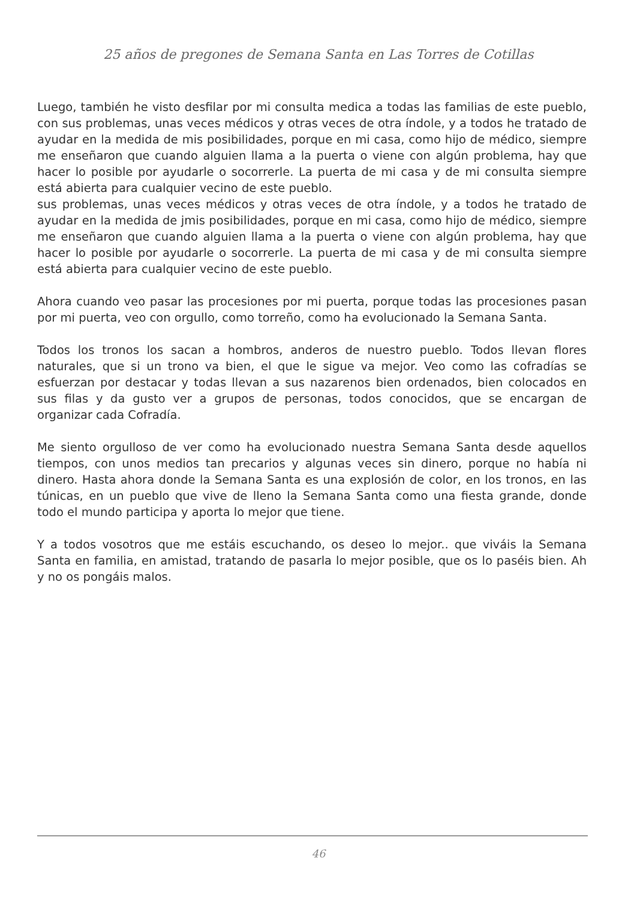25 años de pregones de Semana Santa en Las Torres de Cotillas
Luego, también he visto desfilar por mi consulta medica a todas las familias de este pueblo, con sus problemas, unas veces médicos y otras veces de otra índole, y a todos he tratado de ayudar en la medida de mis posibilidades, porque en mi casa, como hijo de médico, siempre me enseñaron que cuando alguien llama a la puerta o viene con algún problema, hay que hacer lo posible por ayudarle o socorrerle. La puerta de mi casa y de mi consulta siempre está abierta para cualquier vecino de este pueblo.
sus problemas, unas veces médicos y otras veces de otra índole, y a todos he tratado de ayudar en la medida de jmis posibilidades, porque en mi casa, como hijo de médico, siempre me enseñaron que cuando alguien llama a la puerta o viene con algún problema, hay que hacer lo posible por ayudarle o socorrerle. La puerta de mi casa y de mi consulta siempre está abierta para cualquier vecino de este pueblo.
Ahora cuando veo pasar las procesiones por mi puerta, porque todas las procesiones pasan por mi puerta, veo con orgullo, como torreño, como ha evolucionado la Semana Santa.
Todos los tronos los sacan a hombros, anderos de nuestro pueblo. Todos llevan flores naturales, que si un trono va bien, el que le sigue va mejor. Veo como las cofradías se esfuerzan por destacar y todas llevan a sus nazarenos bien ordenados, bien colocados en sus filas y da gusto ver a grupos de personas, todos conocidos, que se encargan de organizar cada Cofradía.
Me siento orgulloso de ver como ha evolucionado nuestra Semana Santa desde aquellos tiempos, con unos medios tan precarios y algunas veces sin dinero, porque no había ni dinero. Hasta ahora donde la Semana Santa es una explosión de color, en los tronos, en las túnicas, en un pueblo que vive de lleno la Semana Santa como una fiesta grande, donde todo el mundo participa y aporta lo mejor que tiene.
Y a todos vosotros que me estáis escuchando, os deseo lo mejor.. que viváis la Semana Santa en familia, en amistad, tratando de pasarla lo mejor posible, que os lo paséis bien. Ah y no os pongáis malos.
46